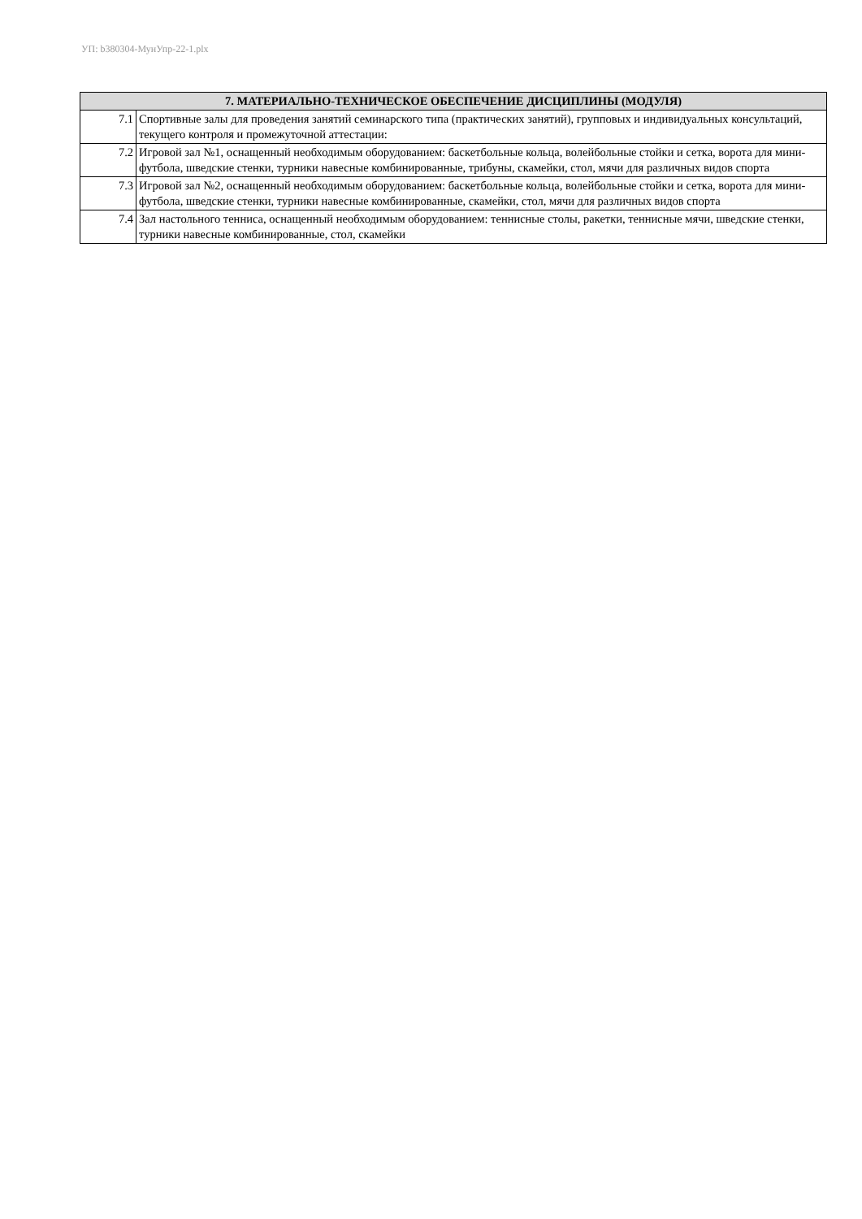УП: b380304-МунУпр-22-1.plx
| 7. МАТЕРИАЛЬНО-ТЕХНИЧЕСКОЕ ОБЕСПЕЧЕНИЕ ДИСЦИПЛИНЫ (МОДУЛЯ) | |
| --- | --- |
| 7.1 | Спортивные залы для проведения занятий семинарского типа (практических занятий), групповых и индивидуальных консультаций, текущего контроля и промежуточной аттестации: |
| 7.2 | Игровой зал №1, оснащенный необходимым оборудованием: баскетбольные кольца, волейбольные стойки и сетка, ворота для мини-футбола, шведские стенки, турники навесные комбинированные, трибуны, скамейки, стол, мячи для различных видов спорта |
| 7.3 | Игровой зал №2, оснащенный необходимым оборудованием: баскетбольные кольца, волейбольные стойки и сетка, ворота для мини-футбола, шведские стенки, турники навесные комбинированные, скамейки, стол, мячи для различных видов спорта |
| 7.4 | Зал настольного тенниса, оснащенный необходимым оборудованием: теннисные столы, ракетки, теннисные мячи, шведские стенки, турники навесные комбинированные, стол, скамейки |